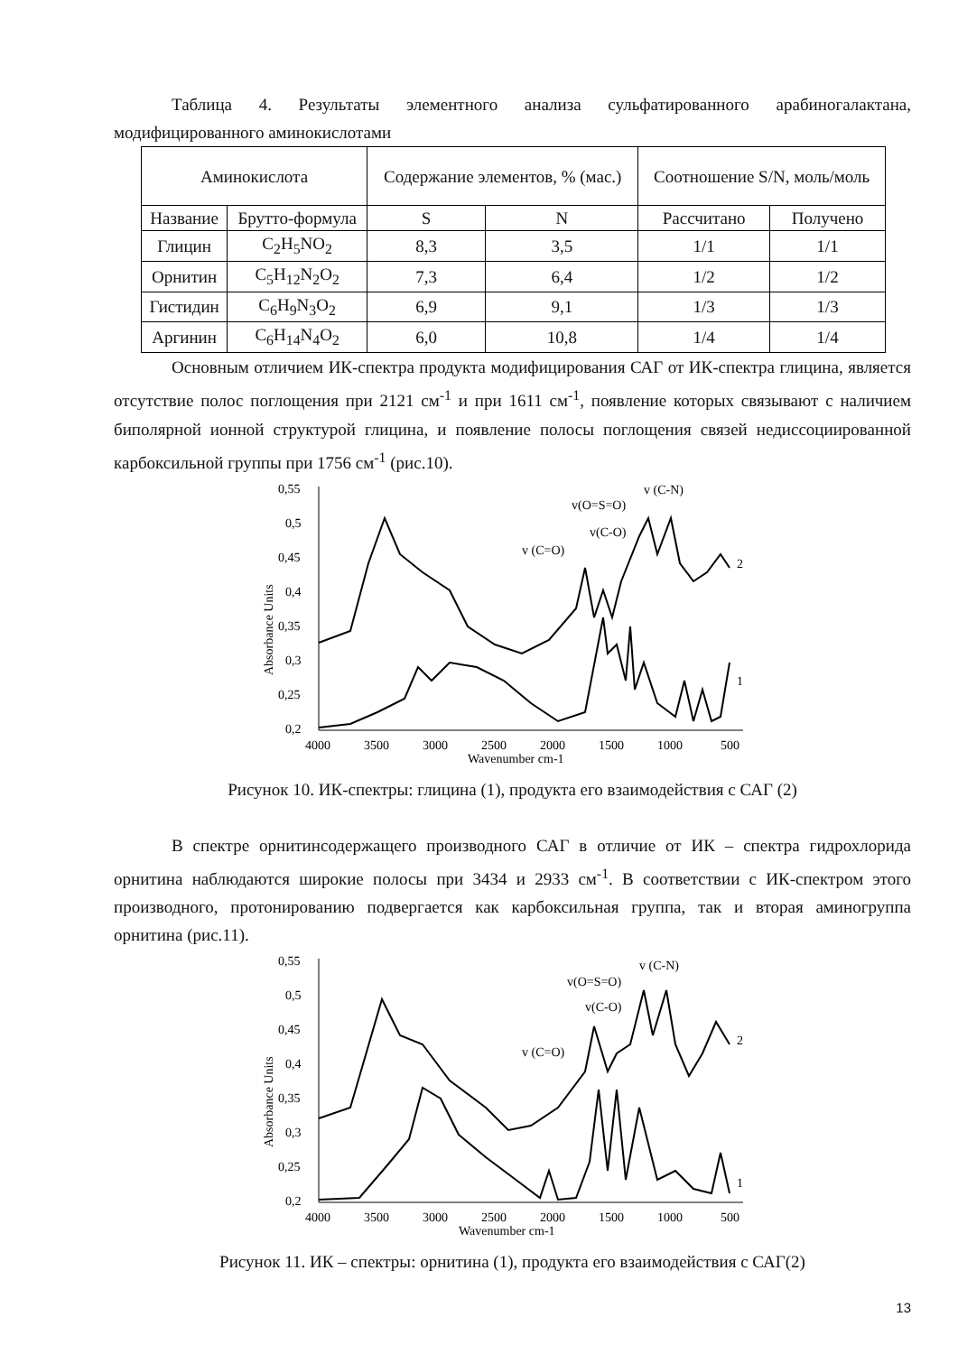Таблица 4. Результаты элементного анализа сульфатированного арабиногалактана, модифицированного аминокислотами
| Аминокислота | | Содержание элементов, % (мас.) | | Соотношение S/N, моль/моль | |
| --- | --- | --- | --- | --- | --- |
| Название | Брутто-формула | S | N | Рассчитано | Получено |
| Глицин | C<sub>2</sub>H<sub>5</sub>NO<sub>2</sub> | 8,3 | 3,5 | 1/1 | 1/1 |
| Орнитин | C<sub>5</sub>H<sub>12</sub>N<sub>2</sub>O<sub>2</sub> | 7,3 | 6,4 | 1/2 | 1/2 |
| Гистидин | C<sub>6</sub>H<sub>9</sub>N<sub>3</sub>O<sub>2</sub> | 6,9 | 9,1 | 1/3 | 1/3 |
| Аргинин | C<sub>6</sub>H<sub>14</sub>N<sub>4</sub>O<sub>2</sub> | 6,0 | 10,8 | 1/4 | 1/4 |
Основным отличием ИК-спектра продукта модифицирования САГ от ИК-спектра глицина, является отсутствие полос поглощения при 2121 см<sup>-1</sup> и при 1611 см<sup>-1</sup>, появление которых связывают с наличием биполярной ионной структурой глицина, и появление полосы поглощения связей недиссоциированной карбоксильной группы при 1756 см<sup>-1</sup> (рис.10).
0,55
0,5
0,45
0,4
0,35
0,3
0,25
0,2
Absorbance Units
4000
3500
3000
2500
2000
1500
1000
500
Wavenumber cm-1
v (C=O)
v(C-O)
v(O=S=O)
v (C-N)
2
1
Рисунок 10. ИК-спектры: глицина (1), продукта его взаимодействия с САГ (2)
В спектре орнитинсодержащего производного САГ в отличие от ИК – спектра гидрохлорида орнитина наблюдаются широкие полосы при 3434 и 2933 см<sup>-1</sup>. В соответствии с ИК-спектром этого производного, протонированию подвергается как карбоксильная группа, так и вторая аминогруппа орнитина (рис.11).
0,55
0,5
0,45
0,4
0,35
0,3
0,25
0,2
Absorbance Units
4000
3500
3000
2500
2000
1500
1000
500
Wavenumber cm-1
v (C=O)
v(C-O)
v(O=S=O)
v (C-N)
2
1
Рисунок 11. ИК – спектры: орнитина (1), продукта его взаимодействия с САГ(2)
13